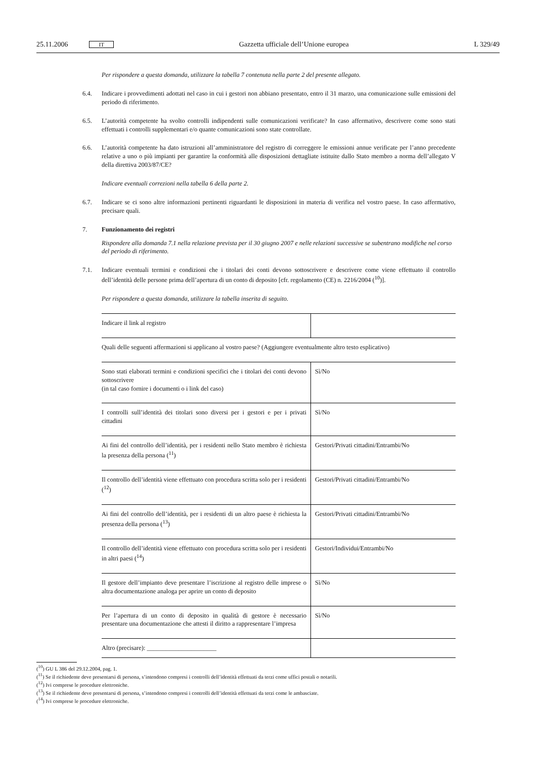25.11.2006 IT Gazzetta ufficiale dell’Unione europea L 329/49
Per rispondere a questa domanda, utilizzare la tabella 7 contenuta nella parte 2 del presente allegato.
6.4. Indicare i provvedimenti adottati nel caso in cui i gestori non abbiano presentato, entro il 31 marzo, una comunicazione sulle emissioni del periodo di riferimento.
6.5. L’autorità competente ha svolto controlli indipendenti sulle comunicazioni verificate? In caso affermativo, descrivere come sono stati effettuati i controlli supplementari e/o quante comunicazioni sono state controllate.
6.6. L’autorità competente ha dato istruzioni all’amministratore del registro di correggere le emissioni annue verificate per l’anno precedente relative a uno o più impianti per garantire la conformità alle disposizioni dettagliate istituite dallo Stato membro a norma dell’allegato V della direttiva 2003/87/CE?
Indicare eventuali correzioni nella tabella 6 della parte 2.
6.7. Indicare se ci sono altre informazioni pertinenti riguardanti le disposizioni in materia di verifica nel vostro paese. In caso affermativo, precisare quali.
7. Funzionamento dei registri
Rispondere alla domanda 7.1 nella relazione prevista per il 30 giugno 2007 e nelle relazioni successive se subentrano modifiche nel corso del periodo di riferimento.
7.1. Indicare eventuali termini e condizioni che i titolari dei conti devono sottoscrivere e descrivere come viene effettuato il controllo dell’identità delle persone prima dell’apertura di un conto di deposito [cfr. regolamento (CE) n. 2216/2004 (<sup>10</sup>)].
Per rispondere a questa domanda, utilizzare la tabella inserita di seguito.
| Indicare il link al registro | |
| Quali delle seguenti affermazioni si applicano al vostro paese? (Aggiungere eventualmente altro testo esplicativo) | |
| Sono stati elaborati termini e condizioni specifici che i titolari dei conti devono sottoscrivere (in tal caso fornire i documenti o i link del caso) | Sì/No |
| I controlli sull’identità dei titolari sono diversi per i gestori e per i privati cittadini | Sì/No |
| Ai fini del controllo dell’identità, per i residenti nello Stato membro è richiesta la presenza della persona (<sup>11</sup>) | Gestori/Privati cittadini/Entrambi/No |
| Il controllo dell’identità viene effettuato con procedura scritta solo per i residenti (<sup>12</sup>) | Gestori/Privati cittadini/Entrambi/No |
| Ai fini del controllo dell’identità, per i residenti di un altro paese è richiesta la presenza della persona (<sup>13</sup>) | Gestori/Privati cittadini/Entrambi/No |
| Il controllo dell’identità viene effettuato con procedura scritta solo per i residenti in altri paesi (<sup>14</sup>) | Gestori/Individui/Entrambi/No |
| Il gestore dell’impianto deve presentare l’iscrizione al registro delle imprese o altra documentazione analoga per aprire un conto di deposito | Sì/No |
| Per l’apertura di un conto di deposito in qualità di gestore è necessario presentare una documentazione che attesti il diritto a rappresentare l’impresa | Sì/No |
| Altro (precisare): ______________________ | |
(<sup>10</sup>) GU L 386 del 29.12.2004, pag. 1.
(<sup>11</sup>) Se il richiedente deve presentarsi di persona, s’intendono compresi i controlli dell’identità effettuati da terzi come uffici postali o notarili.
(<sup>12</sup>) Ivi comprese le procedure elettroniche.
(<sup>13</sup>) Se il richiedente deve presentarsi di persona, s’intendono compresi i controlli dell’identità effettuati da terzi come le ambasciate.
(<sup>14</sup>) Ivi comprese le procedure elettroniche.